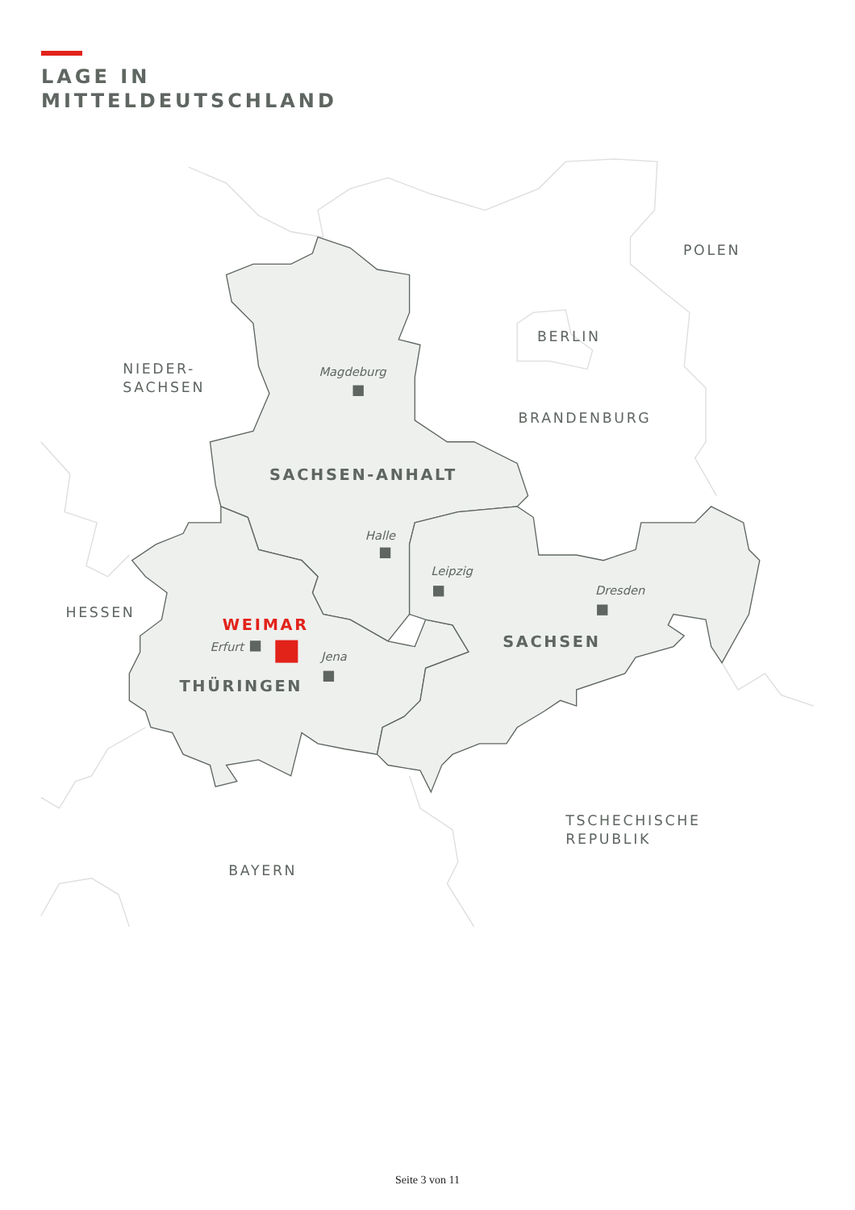LAGE IN
MITTELDEUTSCHLAND
POLEN
BERLIN
NIEDER-
SACHSEN
BRANDENBURG
HESSEN
TSCHECHISCHE
REPUBLIK
BAYERN
SACHSEN-ANHALT
SACHSEN
THÜRINGEN
WEIMAR
Magdeburg
Halle
Leipzig
Dresden
Erfurt
Jena
Seite 3 von 11